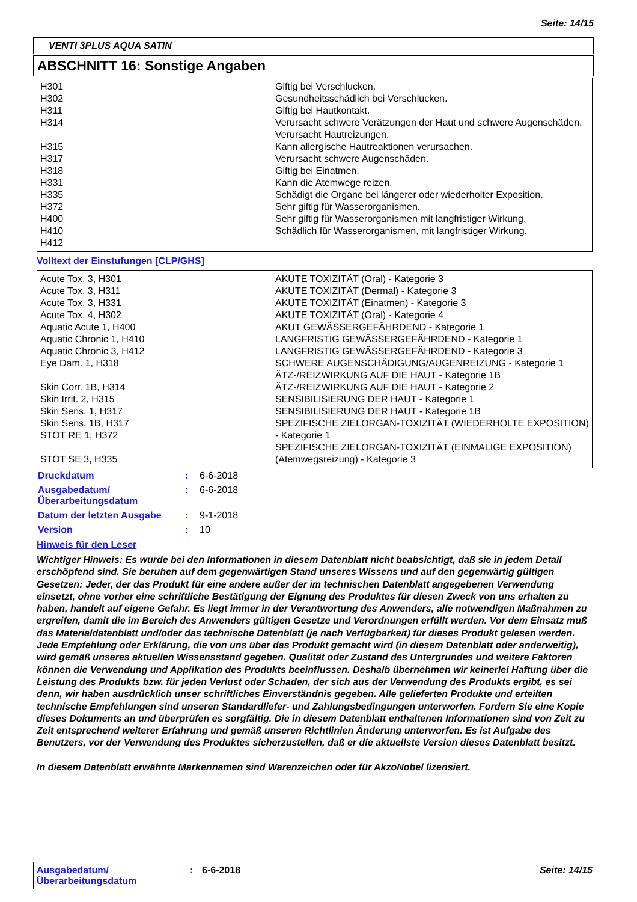Seite: 14/15
VENTI 3PLUS AQUA SATIN
ABSCHNITT 16: Sonstige Angaben
| H301 H302 H311 H314 H315 H317 H318 H331 H335 H372 H400 H410 H412 | Giftig bei Verschlucken. Gesundheitsschädlich bei Verschlucken. Giftig bei Hautkontakt. Verursacht schwere Verätzungen der Haut und schwere Augenschäden. Verursacht Hautreizungen. Kann allergische Hautreaktionen verursachen. Verursacht schwere Augenschäden. Giftig bei Einatmen. Kann die Atemwege reizen. Schädigt die Organe bei längerer oder wiederholter Exposition. Sehr giftig für Wasserorganismen. Sehr giftig für Wasserorganismen mit langfristiger Wirkung. Schädlich für Wasserorganismen, mit langfristiger Wirkung. |
Volltext der Einstufungen [CLP/GHS]
| Acute Tox. 3, H301 Acute Tox. 3, H311 Acute Tox. 3, H331 Acute Tox. 4, H302 Aquatic Acute 1, H400 Aquatic Chronic 1, H410 Aquatic Chronic 3, H412 Eye Dam. 1, H318 Skin Corr. 1B, H314 Skin Irrit. 2, H315 Skin Sens. 1, H317 Skin Sens. 1B, H317 STOT RE 1, H372 STOT SE 3, H335 | AKUTE TOXIZITÄT (Oral) - Kategorie 3 AKUTE TOXIZITÄT (Dermal) - Kategorie 3 AKUTE TOXIZITÄT (Einatmen) - Kategorie 3 AKUTE TOXIZITÄT (Oral) - Kategorie 4 AKUT GEWÄSSERGEFÄHRDEND - Kategorie 1 LANGFRISTIG GEWÄSSERGEFÄHRDEND - Kategorie 1 LANGFRISTIG GEWÄSSERGEFÄHRDEND - Kategorie 3 SCHWERE AUGENSCHÄDIGUNG/AUGENREIZUNG - Kategorie 1 ÄTZ-/REIZWIRKUNG AUF DIE HAUT - Kategorie 1B ÄTZ-/REIZWIRKUNG AUF DIE HAUT - Kategorie 2 SENSIBILISIERUNG DER HAUT - Kategorie 1 SENSIBILISIERUNG DER HAUT - Kategorie 1B SPEZIFISCHE ZIELORGAN-TOXIZITÄT (WIEDERHOLTE EXPOSITION) - Kategorie 1 SPEZIFISCHE ZIELORGAN-TOXIZITÄT (EINMALIGE EXPOSITION) (Atemwegsreizung) - Kategorie 3 |
| Druckdatum | : | 6-6-2018 |
| Ausgabedatum/ Überarbeitungsdatum | : | 6-6-2018 |
| Datum der letzten Ausgabe | : | 9-1-2018 |
| Version | : | 10 |
Hinweis für den Leser
Wichtiger Hinweis: Es wurde bei den Informationen in diesem Datenblatt nicht beabsichtigt, daß sie in jedem Detail erschöpfend sind. Sie beruhen auf dem gegenwärtigen Stand unseres Wissens und auf den gegenwärtig gültigen Gesetzen: Jeder, der das Produkt für eine andere außer der im technischen Datenblatt angegebenen Verwendung einsetzt, ohne vorher eine schriftliche Bestätigung der Eignung des Produktes für diesen Zweck von uns erhalten zu haben, handelt auf eigene Gefahr. Es liegt immer in der Verantwortung des Anwenders, alle notwendigen Maßnahmen zu ergreifen, damit die im Bereich des Anwenders gültigen Gesetze und Verordnungen erfüllt werden. Vor dem Einsatz muß das Materialdatenblatt und/oder das technische Datenblatt (je nach Verfügbarkeit) für dieses Produkt gelesen werden. Jede Empfehlung oder Erklärung, die von uns über das Produkt gemacht wird (in diesem Datenblatt oder anderweitig), wird gemäß unseres aktuellen Wissensstand gegeben. Qualität oder Zustand des Untergrundes und weitere Faktoren können die Verwendung und Applikation des Produkts beeinflussen. Deshalb übernehmen wir keinerlei Haftung über die Leistung des Produkts bzw. für jeden Verlust oder Schaden, der sich aus der Verwendung des Produkts ergibt, es sei denn, wir haben ausdrücklich unser schriftliches Einverständnis gegeben. Alle gelieferten Produkte und erteilten technische Empfehlungen sind unseren Standardliefer- und Zahlungsbedingungen unterworfen. Fordern Sie eine Kopie dieses Dokuments an und überprüfen es sorgfältig. Die in diesem Datenblatt enthaltenen Informationen sind von Zeit zu Zeit entsprechend weiterer Erfahrung und gemäß unseren Richtlinien Änderung unterworfen. Es ist Aufgabe des Benutzers, vor der Verwendung des Produktes sicherzustellen, daß er die aktuellste Version dieses Datenblatt besitzt.
In diesem Datenblatt erwähnte Markennamen sind Warenzeichen oder für AkzoNobel lizensiert.
Ausgabedatum/
Überarbeitungsdatum
: 6-6-2018 Seite: 14/15